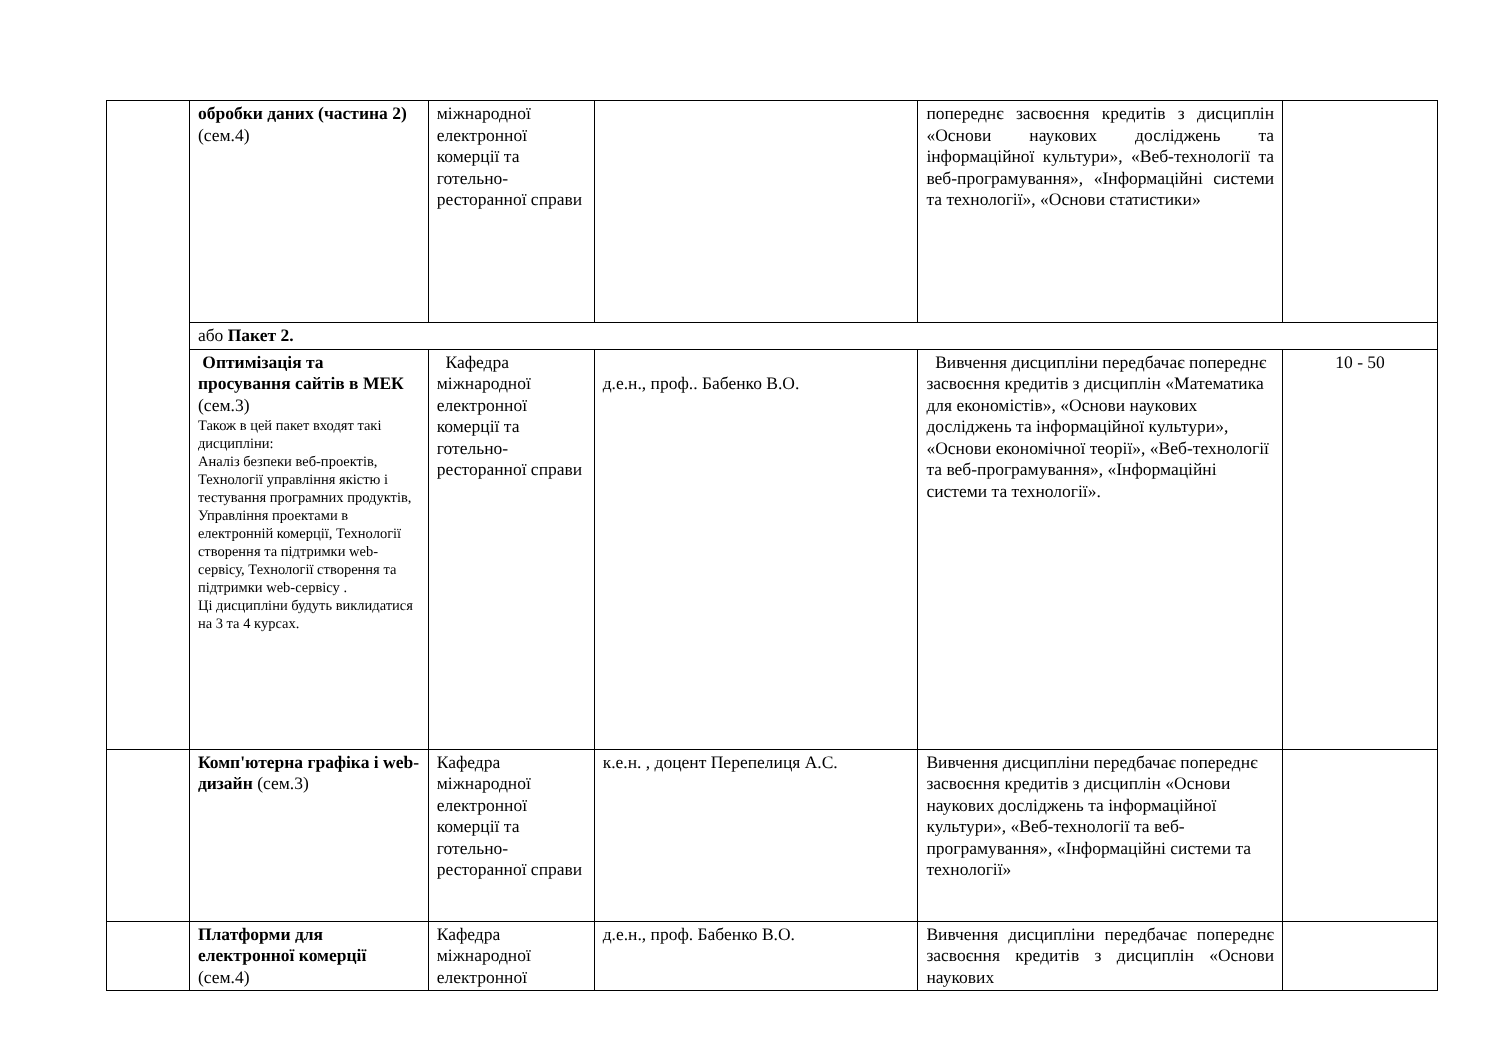| | обробки даних (частина 2) (сем.4) | міжнародної електронної комерції та готельно-ресторанної справи | | попереднє засвоєння кредитів з дисциплін «Основи наукових досліджень та інформаційної культури», «Веб-технології та веб-програмування», «Інформаційні системи та технології», «Основи статистики» | |
| | або Пакет 2. | | | | |
| | Оптимізація та просування сайтів в МЕК (сем.3) Також в цей пакет входят такі дисципліни: Аналіз безпеки веб-проектів, Технології управління якістю і тестування програмних продуктів, Управління проектами в електронній комерції, Технології створення та підтримки web-сервісу, Технології створення та підтримки web-сервісу . Ці дисципліни будуть виклидатися на 3 та 4 курсах. | Кафедра міжнародної електронної комерції та готельно-ресторанної справи | д.е.н., проф.. Бабенко В.О. | Вивчення дисципліни передбачає попереднє засвоєння кредитів з дисциплін «Математика для економістів», «Основи наукових досліджень та інформаційної культури», «Основи економічної теорії», «Веб-технології та веб-програмування», «Інформаційні системи та технології». | 10 - 50 |
| | Комп'ютерна графіка і web-дизайн (сем.3) | Кафедра міжнародної електронної комерції та готельно-ресторанної справи | к.е.н. , доцент Перепелиця А.С. | Вивчення дисципліни передбачає попереднє засвоєння кредитів з дисциплін «Основи наукових досліджень та інформаційної культури», «Веб-технології та веб-програмування», «Інформаційні системи та технології» | |
| | Платформи для електронної комерції (сем.4) | Кафедра міжнародної електронної | д.е.н., проф. Бабенко В.О. | Вивчення дисципліни передбачає попереднє засвоєння кредитів з дисциплін «Основи наукових | |